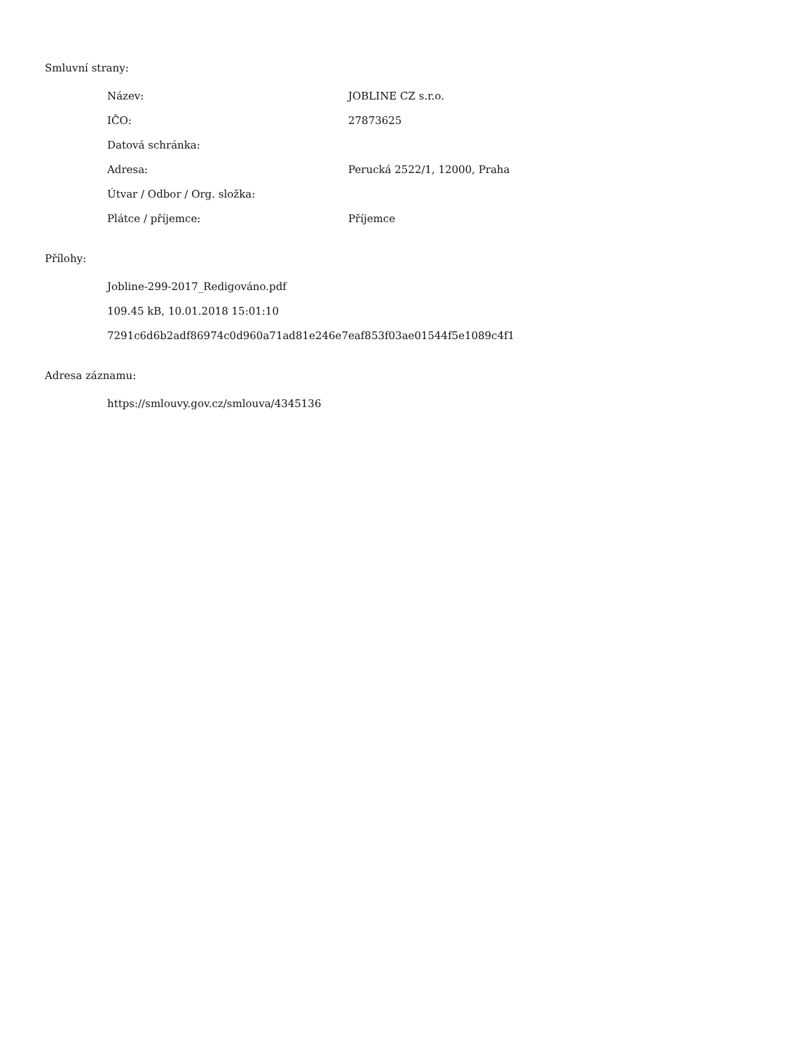Smluvní strany:
| Název: | JOBLINE CZ s.r.o. |
| IČO: | 27873625 |
| Datová schránka: | |
| Adresa: | Perucká 2522/1, 12000, Praha |
| Útvar / Odbor / Org. složka: | |
| Plátce / příjemce: | Příjemce |
Přílohy:
Jobline-299-2017_Redigováno.pdf
109.45 kB, 10.01.2018 15:01:10
7291c6d6b2adf86974c0d960a71ad81e246e7eaf853f03ae01544f5e1089c4f1
Adresa záznamu:
https://smlouvy.gov.cz/smlouva/4345136